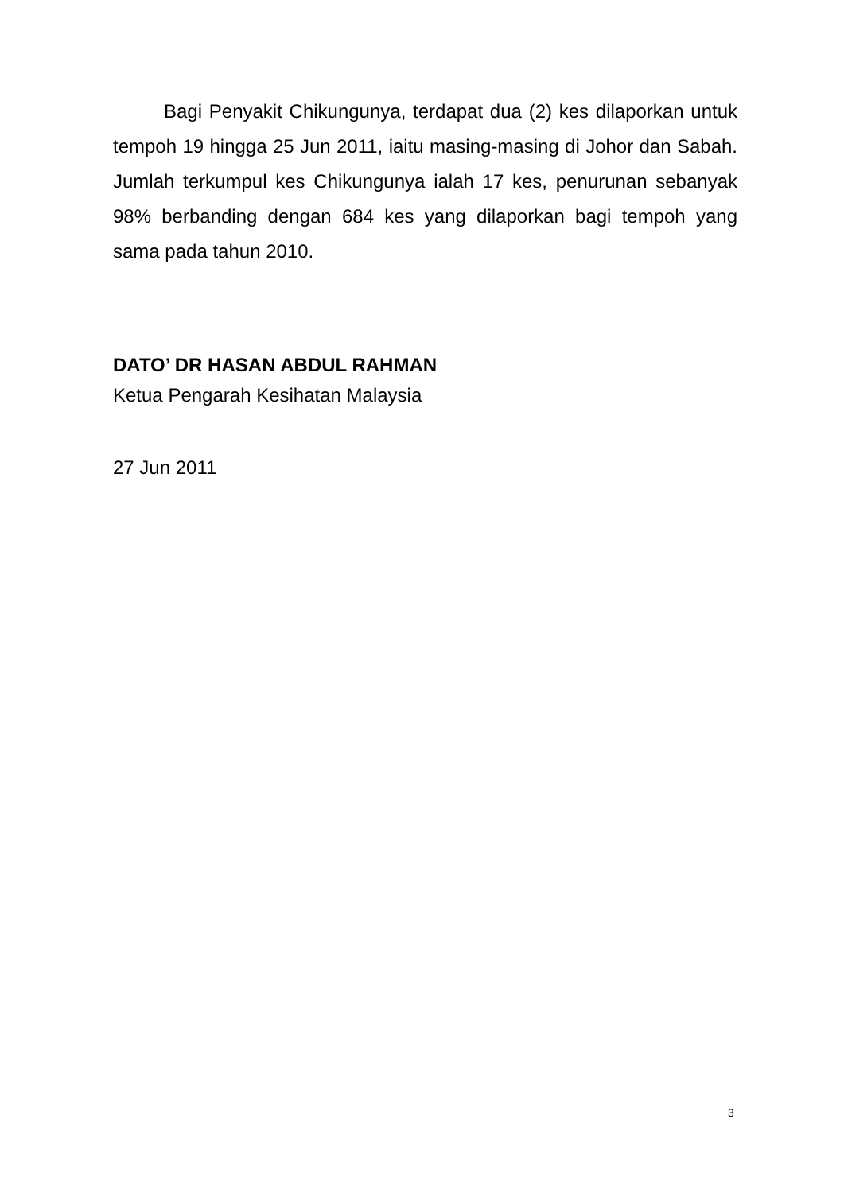Bagi Penyakit Chikungunya, terdapat dua (2) kes dilaporkan untuk tempoh 19 hingga 25 Jun 2011, iaitu masing-masing di Johor dan Sabah. Jumlah terkumpul kes Chikungunya ialah 17 kes, penurunan sebanyak 98% berbanding dengan 684 kes yang dilaporkan bagi tempoh yang sama pada tahun 2010.
DATO’ DR HASAN ABDUL RAHMAN
Ketua Pengarah Kesihatan Malaysia
27 Jun 2011
3